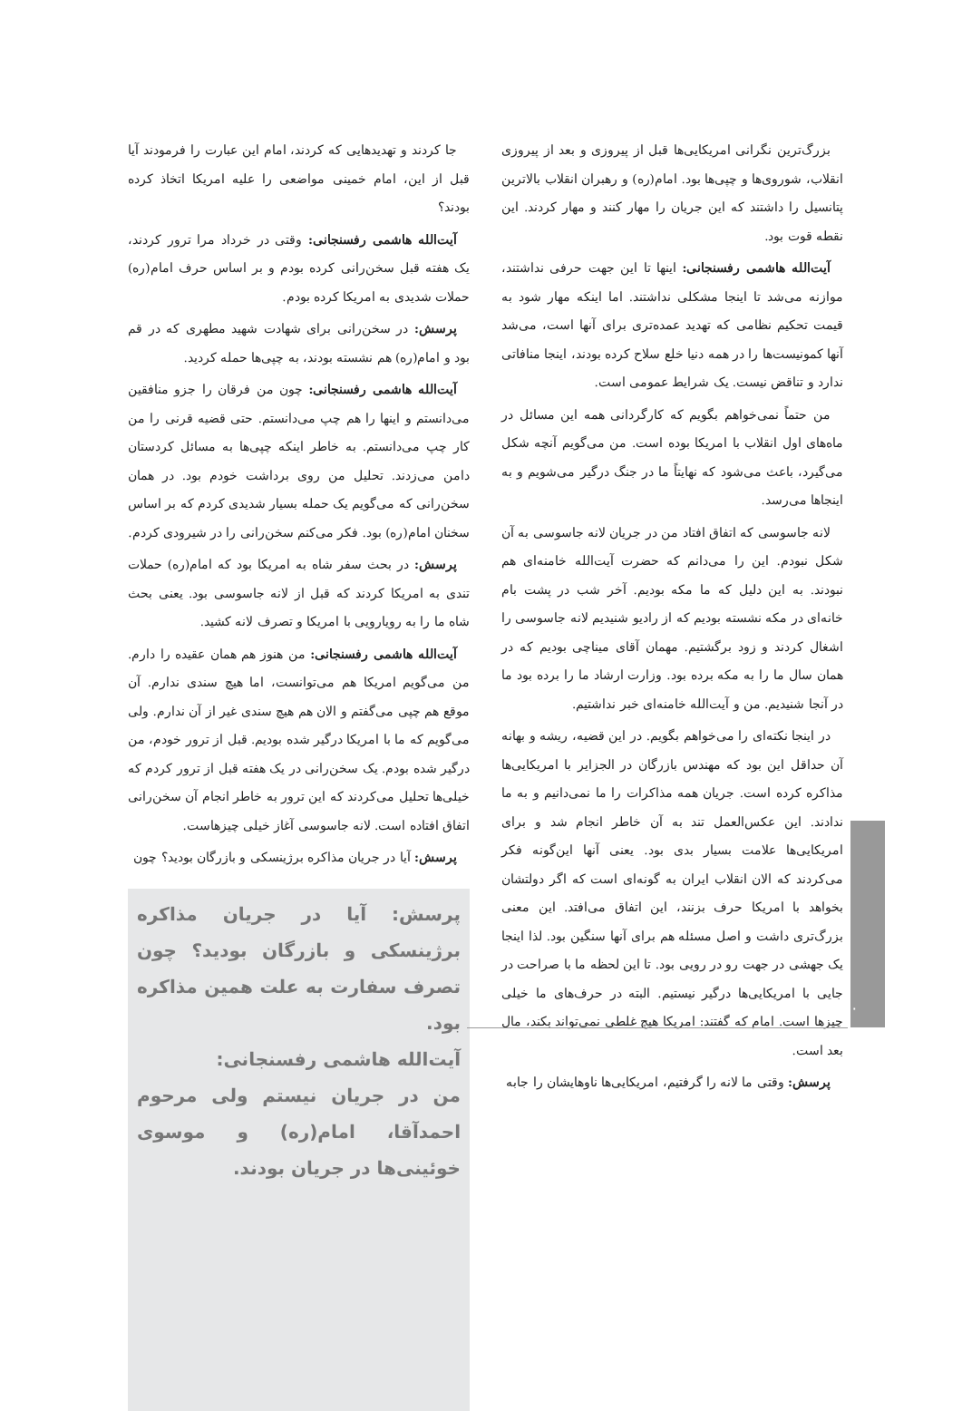بزرگ‌ترین نگرانی امریکایی‌ها قبل از پیروزی و بعد از پیروزی انقلاب، شوروی‌ها و چپی‌ها بود. امام(ره) و رهبران انقلاب بالاترین پتانسیل را داشتند که این جریان را مهار کنند و مهار کردند. این نقطه قوت بود.
آیت‌الله هاشمی رفسنجانی: اینها تا این جهت حرفی نداشتند، موازنه می‌شد تا اینجا مشکلی نداشتند. اما اینکه مهار شود به قیمت تحکیم نظامی که تهدید عمده‌تری برای آنها است، می‌شد آنها کمونیست‌ها را در همه دنیا خلع سلاح کرده بودند، اینجا منافاتی ندارد و تناقض نیست. یک شرایط عمومی است.
من حتماً نمی‌خواهم بگویم که کارگردانی همه این مسائل در ماه‌های اول انقلاب با امریکا بوده است. من می‌گویم آنچه شکل می‌گیرد، باعث می‌شود که نهایتاً ما در جنگ درگیر می‌شویم و به اینجاها می‌رسد.
لانه جاسوسی که اتفاق افتاد من در جریان لانه جاسوسی به آن شکل نبودم. این را می‌دانم که حضرت آیت‌الله خامنه‌ای هم نبودند. به این دلیل که ما مکه بودیم. آخر شب در پشت بام خانه‌ای در مکه نشسته بودیم که از رادیو شنیدیم لانه جاسوسی را اشغال کردند و زود برگشتیم. مهمان آقای میناچی بودیم که در همان سال ما را به مکه برده بود. وزارت ارشاد ما را برده بود ما در آنجا شنیدیم. من و آیت‌الله خامنه‌ای خبر نداشتیم.
در اینجا نکته‌ای را می‌خواهم بگویم. در این قضیه، ریشه و بهانه آن حداقل این بود که مهندس بازرگان در الجزایر با امریکایی‌ها مذاکره کرده است. جریان همه مذاکرات را ما نمی‌دانیم و به ما ندادند. این عکس‌العمل تند به آن خاطر انجام شد و برای امریکایی‌ها علامت بسیار بدی بود. یعنی آنها این‌گونه فکر می‌کردند که الان انقلاب ایران به گونه‌ای است که اگر دولتشان بخواهد با امریکا حرف بزنند، این اتفاق می‌افتد. این معنی بزرگ‌تری داشت و اصل مسئله هم برای آنها سنگین بود. لذا اینجا یک جهشی در جهت رو در رویی بود. تا این لحظه ما با صراحت در جایی با امریکایی‌ها درگیر نیستیم. البته در حرف‌های ما خیلی چیزها است. امام که گفتند: امریکا هیچ غلطی نمی‌تواند بکند، مال بعد است.
پرسش: وقتی ما لانه را گرفتیم، امریکایی‌ها ناوهایشان را جابه‌
جا کردند و تهدیدهایی که کردند، امام این عبارت را فرمودند آیا قبل از این، امام خمینی مواضعی را علیه امریکا اتخاذ کرده بودند؟
آیت‌الله هاشمی رفسنجانی: وقتی در خرداد مرا ترور کردند، یک هفته قبل سخن‌رانی کرده بودم و بر اساس حرف امام(ره) حملات شدیدی به امریکا کرده بودم.
پرسش: در سخن‌رانی برای شهادت شهید مطهری که در قم بود و امام(ره) هم نشسته بودند، به چپی‌ها حمله کردید.
آیت‌الله هاشمی رفسنجانی: چون من فرقان را جزو منافقین می‌دانستم و اینها را هم چپ می‌دانستم. حتی قضیه قرنی را من کار چپ می‌دانستم. به خاطر اینکه چپی‌ها به مسائل کردستان دامن می‌زدند. تحلیل من روی برداشت خودم بود. در همان سخن‌رانی که می‌گویم یک حمله بسیار شدیدی کردم که بر اساس سخنان امام(ره) بود. فکر می‌کنم سخن‌رانی را در شیرودی کردم.
پرسش: در بحث سفر شاه به امریکا بود که امام(ره) حملات تندی به امریکا کردند که قبل از لانه جاسوسی بود. یعنی بحث شاه ما را به رویارویی با امریکا و تصرف لانه کشید.
آیت‌الله هاشمی رفسنجانی: من هنوز هم همان عقیده را دارم. من می‌گویم امریکا هم می‌توانست، اما هیچ سندی ندارم. آن موقع هم چپی می‌گفتم و الان هم هیچ سندی غیر از آن ندارم. ولی می‌گویم که ما با امریکا درگیر شده بودیم. قبل از ترور خودم، من درگیر شده بودم. یک سخن‌رانی در یک هفته قبل از ترور کردم که خیلی‌ها تحلیل می‌کردند که این ترور به خاطر انجام آن سخن‌رانی اتفاق افتاده است. لانه جاسوسی آغاز خیلی چیزهاست.
پرسش: آیا در جریان مذاکره برژینسکی و بازرگان بودید؟ چون
پرسش: آیا در جریان مذاکره برژینسکی و بازرگان بودید؟ چون تصرف سفارت به علت همین مذاکره بود.
آیت‌الله هاشمی رفسنجانی:
من در جریان نیستم ولی مرحوم احمدآقا، امام(ره) و موسوی خوئینی‌ها در جریان بودند.
۲۰